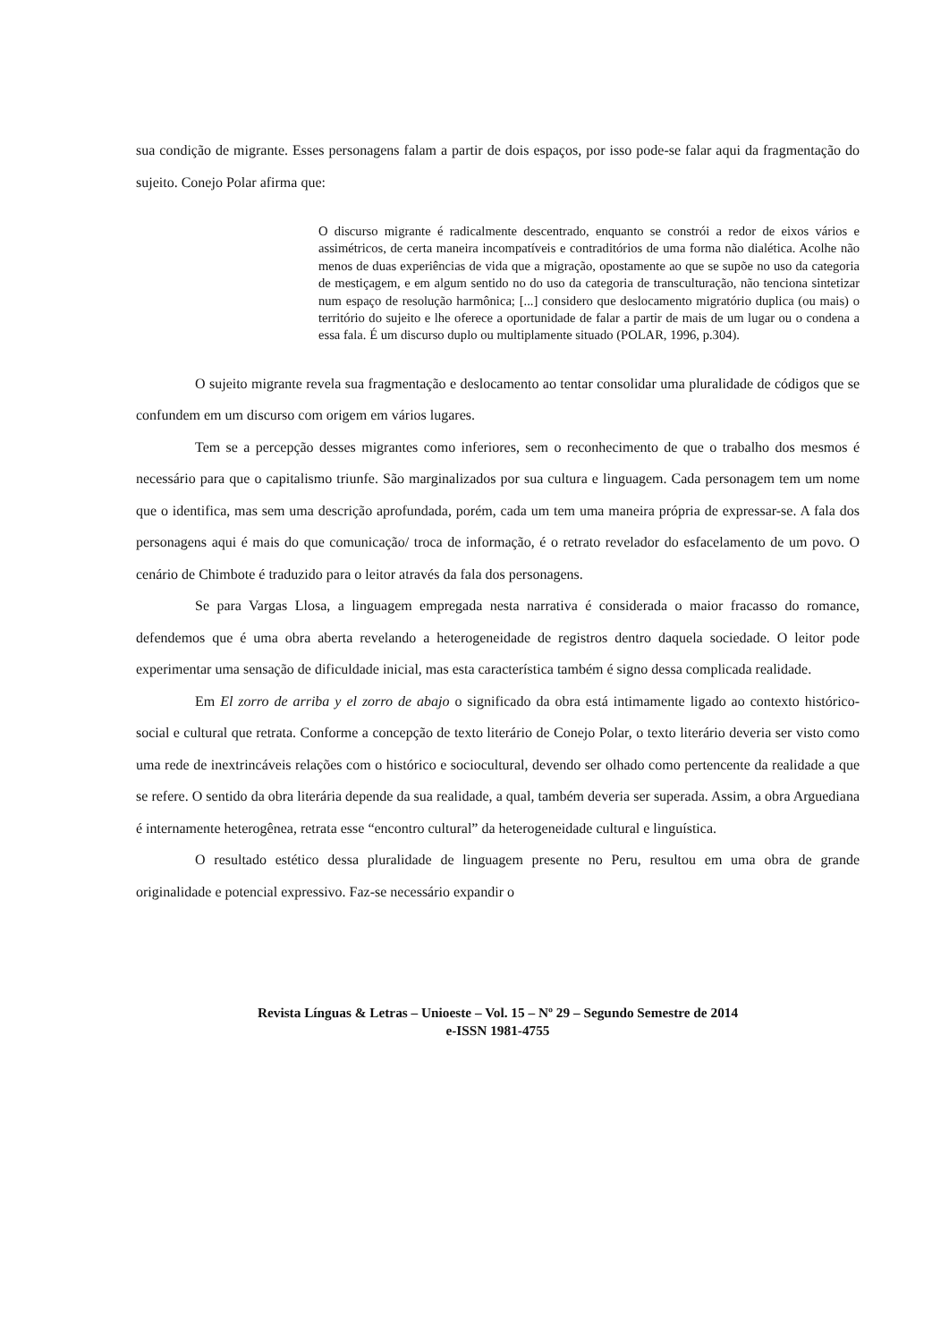sua condição de migrante. Esses personagens falam a partir de dois espaços, por isso pode-se falar aqui da fragmentação do sujeito. Conejo Polar afirma que:
O discurso migrante é radicalmente descentrado, enquanto se constrói a redor de eixos vários e assimétricos, de certa maneira incompatíveis e contraditórios de uma forma não dialética. Acolhe não menos de duas experiências de vida que a migração, opostamente ao que se supõe no uso da categoria de mestiçagem, e em algum sentido no do uso da categoria de transculturação, não tenciona sintetizar num espaço de resolução harmônica; [...] considero que deslocamento migratório duplica (ou mais) o território do sujeito e lhe oferece a oportunidade de falar a partir de mais de um lugar ou o condena a essa fala. É um discurso duplo ou multiplamente situado (POLAR, 1996, p.304).
O sujeito migrante revela sua fragmentação e deslocamento ao tentar consolidar uma pluralidade de códigos que se confundem em um discurso com origem em vários lugares.
Tem se a percepção desses migrantes como inferiores, sem o reconhecimento de que o trabalho dos mesmos é necessário para que o capitalismo triunfe. São marginalizados por sua cultura e linguagem. Cada personagem tem um nome que o identifica, mas sem uma descrição aprofundada, porém, cada um tem uma maneira própria de expressar-se. A fala dos personagens aqui é mais do que comunicação/ troca de informação, é o retrato revelador do esfacelamento de um povo. O cenário de Chimbote é traduzido para o leitor através da fala dos personagens.
Se para Vargas Llosa, a linguagem empregada nesta narrativa é considerada o maior fracasso do romance, defendemos que é uma obra aberta revelando a heterogeneidade de registros dentro daquela sociedade. O leitor pode experimentar uma sensação de dificuldade inicial, mas esta característica também é signo dessa complicada realidade.
Em El zorro de arriba y el zorro de abajo o significado da obra está intimamente ligado ao contexto histórico-social e cultural que retrata. Conforme a concepção de texto literário de Conejo Polar, o texto literário deveria ser visto como uma rede de inextrincáveis relações com o histórico e sociocultural, devendo ser olhado como pertencente da realidade a que se refere. O sentido da obra literária depende da sua realidade, a qual, também deveria ser superada. Assim, a obra Arguediana é internamente heterogênea, retrata esse “encontro cultural” da heterogeneidade cultural e linguística.
O resultado estético dessa pluralidade de linguagem presente no Peru, resultou em uma obra de grande originalidade e potencial expressivo. Faz-se necessário expandir o
Revista Línguas & Letras – Unioeste – Vol. 15 – Nº 29 – Segundo Semestre de 2014
e-ISSN 1981-4755